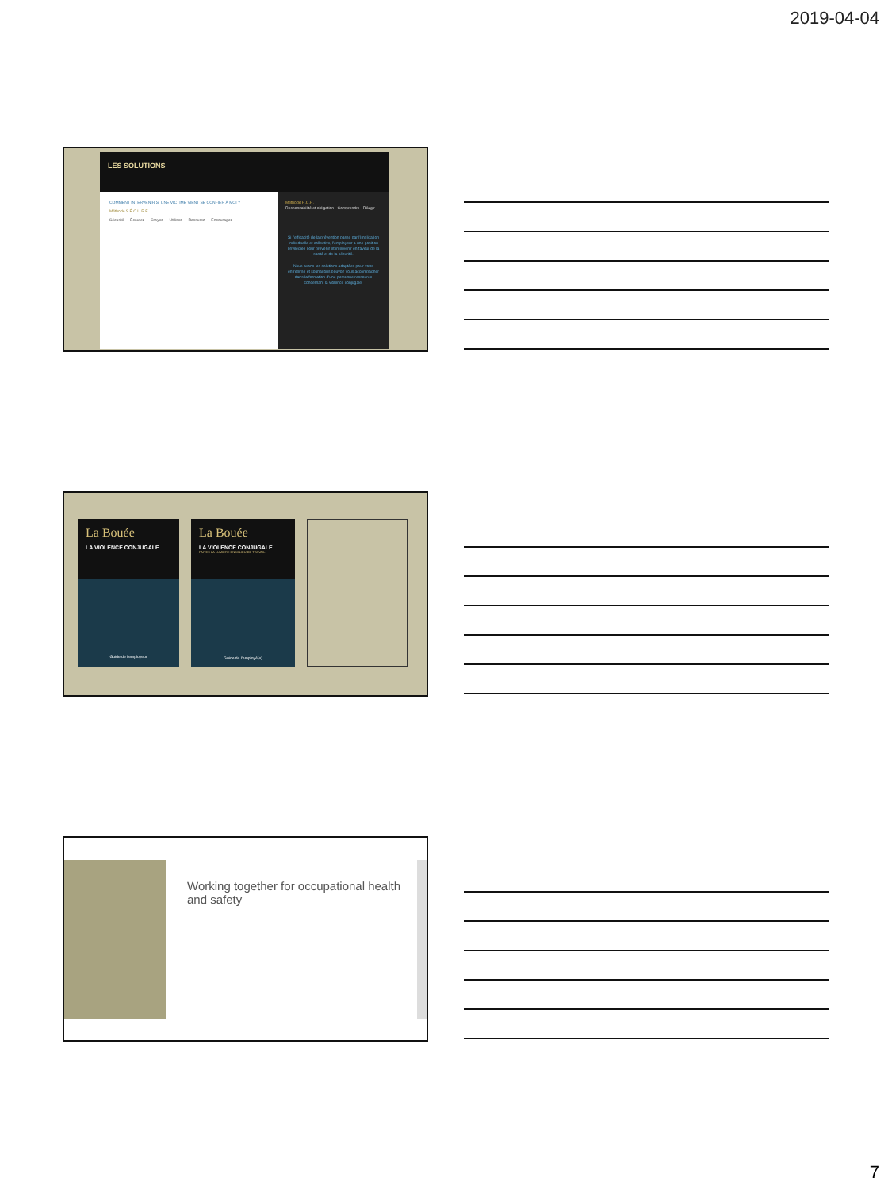2019-04-04
COMMENT INTERVENIR SI UNE VICTIME VIENT SE CONFIER À MOI ?
Méthode S.É.C.U.R.E.
Sécurité — Écoutez — Croyez — Utilisez — Rassurez — Encouragez
Méthode R.C.R.
Responsabilité et obligation · Comprendre · Réagir
Si l'efficacité de la prévention passe par l'implication individuelle et collective, l'employeur a une position privilégiée pour prévenir et intervenir en faveur de la santé et de la sécurité.
Nous avons les solutions adaptées pour votre entreprise et souhaitons pouvoir vous accompagner dans la formation d'une personne ressource concernant la violence conjugale.
LES SOLUTIONS
La Bouée
LA VIOLENCE CONJUGALE
Guide de l'employeur
La Bouée
LA VIOLENCE CONJUGALE
FAITES LA LUMIÈRE EN MILIEU DE TRAVAIL
Guide de l'employé(e)
Working together for occupational health and safety
7